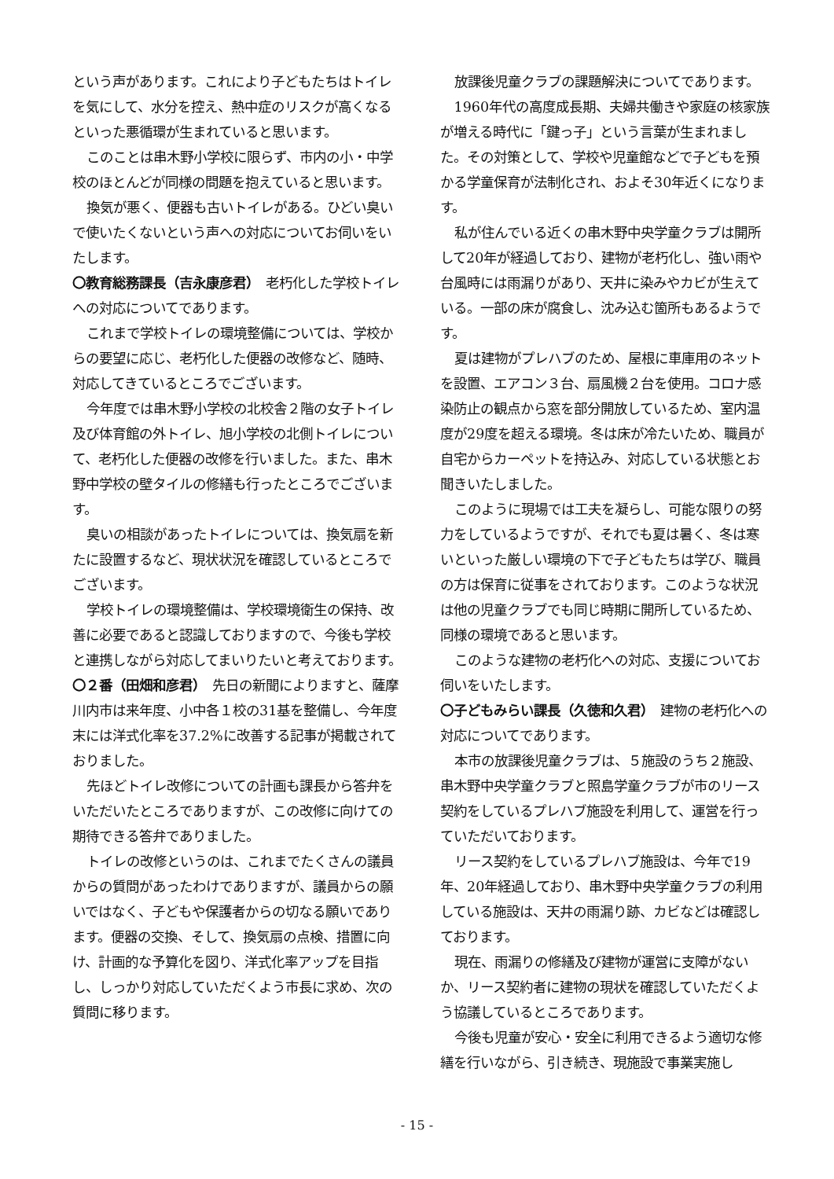という声があります。これにより子どもたちはトイレを気にして、水分を控え、熱中症のリスクが高くなるといった悪循環が生まれていると思います。
このことは串木野小学校に限らず、市内の小・中学校のほとんどが同様の問題を抱えていると思います。
換気が悪く、便器も古いトイレがある。ひどい臭いで使いたくないという声への対応についてお伺いをいたします。
〇教育総務課長（吉永康彦君）　老朽化した学校トイレへの対応についてであります。
これまで学校トイレの環境整備については、学校からの要望に応じ、老朽化した便器の改修など、随時、対応してきているところでございます。
今年度では串木野小学校の北校舎２階の女子トイレ及び体育館の外トイレ、旭小学校の北側トイレについて、老朽化した便器の改修を行いました。また、串木野中学校の壁タイルの修繕も行ったところでございます。
臭いの相談があったトイレについては、換気扇を新たに設置するなど、現状状況を確認しているところでございます。
学校トイレの環境整備は、学校環境衛生の保持、改善に必要であると認識しておりますので、今後も学校と連携しながら対応してまいりたいと考えております。
〇２番（田畑和彦君）　先日の新聞によりますと、薩摩川内市は来年度、小中各１校の31基を整備し、今年度末には洋式化率を37.2%に改善する記事が掲載されておりました。
先ほどトイレ改修についての計画も課長から答弁をいただいたところでありますが、この改修に向けての期待できる答弁でありました。
トイレの改修というのは、これまでたくさんの議員からの質問があったわけでありますが、議員からの願いではなく、子どもや保護者からの切なる願いであります。便器の交換、そして、換気扇の点検、措置に向け、計画的な予算化を図り、洋式化率アップを目指し、しっかり対応していただくよう市長に求め、次の質問に移ります。
放課後児童クラブの課題解決についてであります。
1960年代の高度成長期、夫婦共働きや家庭の核家族が増える時代に「鍵っ子」という言葉が生まれました。その対策として、学校や児童館などで子どもを預かる学童保育が法制化され、およそ30年近くになります。
私が住んでいる近くの串木野中央学童クラブは開所して20年が経過しており、建物が老朽化し、強い雨や台風時には雨漏りがあり、天井に染みやカビが生えている。一部の床が腐食し、沈み込む箇所もあるようです。
夏は建物がプレハブのため、屋根に車庫用のネットを設置、エアコン３台、扇風機２台を使用。コロナ感染防止の観点から窓を部分開放しているため、室内温度が29度を超える環境。冬は床が冷たいため、職員が自宅からカーペットを持込み、対応している状態とお聞きいたしました。
このように現場では工夫を凝らし、可能な限りの努力をしているようですが、それでも夏は暑く、冬は寒いといった厳しい環境の下で子どもたちは学び、職員の方は保育に従事をされております。このような状況は他の児童クラブでも同じ時期に開所しているため、同様の環境であると思います。
このような建物の老朽化への対応、支援についてお伺いをいたします。
〇子どもみらい課長（久徳和久君）　建物の老朽化への対応についてであります。
本市の放課後児童クラブは、５施設のうち２施設、串木野中央学童クラブと照島学童クラブが市のリース契約をしているプレハブ施設を利用して、運営を行っていただいております。
リース契約をしているプレハブ施設は、今年で19年、20年経過しており、串木野中央学童クラブの利用している施設は、天井の雨漏り跡、カビなどは確認しております。
現在、雨漏りの修繕及び建物が運営に支障がないか、リース契約者に建物の現状を確認していただくよう協議しているところであります。
今後も児童が安心・安全に利用できるよう適切な修繕を行いながら、引き続き、現施設で事業実施し
- 15 -